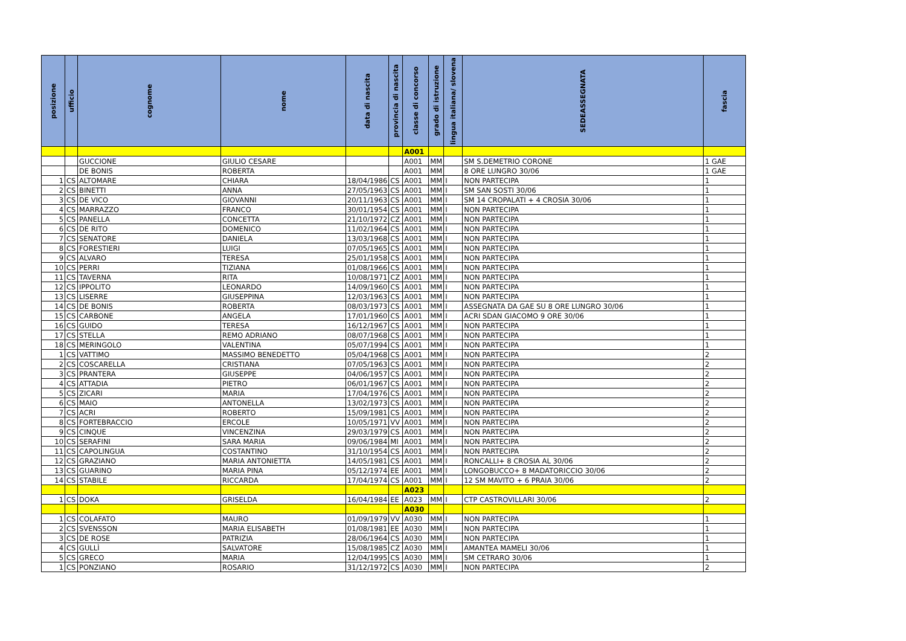| posizione | ufficio | cognome | nome | data di nascita | provincia di nascita | classe di concorso | grado di istruzione | lingua italiana/ slovena | SEDEASSEGNATA | fascia |
| --- | --- | --- | --- | --- | --- | --- | --- | --- | --- | --- |
| | | | | | | A001 | | | | |
| | | GUCCIONE | GIULIO CESARE | | | A001 | MM | | SM S.DEMETRIO CORONE | 1 GAE |
| | | DE BONIS | ROBERTA | | | A001 | MM | | 8 ORE LUNGRO 30/06 | 1 GAE |
| 1 | CS | ALTOMARE | CHIARA | 18/04/1986 | CS | A001 | MM | I | NON PARTECIPA | 1 |
| 2 | CS | BINETTI | ANNA | 27/05/1963 | CS | A001 | MM | I | SM SAN SOSTI 30/06 | 1 |
| 3 | CS | DE VICO | GIOVANNI | 20/11/1963 | CS | A001 | MM | I | SM 14 CROPALATI + 4 CROSIA 30/06 | 1 |
| 4 | CS | MARRAZZO | FRANCO | 30/01/1954 | CS | A001 | MM | I | NON PARTECIPA | 1 |
| 5 | CS | PANELLA | CONCETTA | 21/10/1972 | CZ | A001 | MM | I | NON PARTECIPA | 1 |
| 6 | CS | DE RITO | DOMENICO | 11/02/1964 | CS | A001 | MM | I | NON PARTECIPA | 1 |
| 7 | CS | SENATORE | DANIELA | 13/03/1968 | CS | A001 | MM | I | NON PARTECIPA | 1 |
| 8 | CS | FORESTIERI | LUIGI | 07/05/1965 | CS | A001 | MM | I | NON PARTECIPA | 1 |
| 9 | CS | ALVARO | TERESA | 25/01/1958 | CS | A001 | MM | I | NON PARTECIPA | 1 |
| 10 | CS | PERRI | TIZIANA | 01/08/1966 | CS | A001 | MM | I | NON PARTECIPA | 1 |
| 11 | CS | TAVERNA | RITA | 10/08/1971 | CZ | A001 | MM | I | NON PARTECIPA | 1 |
| 12 | CS | IPPOLITO | LEONARDO | 14/09/1960 | CS | A001 | MM | I | NON PARTECIPA | 1 |
| 13 | CS | LISERRE | GIUSEPPINA | 12/03/1963 | CS | A001 | MM | I | NON PARTECIPA | 1 |
| 14 | CS | DE BONIS | ROBERTA | 08/03/1973 | CS | A001 | MM | I | ASSEGNATA DA GAE SU 8 ORE LUNGRO 30/06 | 1 |
| 15 | CS | CARBONE | ANGELA | 17/01/1960 | CS | A001 | MM | I | ACRI SDAN GIACOMO 9 ORE 30/06 | 1 |
| 16 | CS | GUIDO | TERESA | 16/12/1967 | CS | A001 | MM | I | NON PARTECIPA | 1 |
| 17 | CS | STELLA | REMO ADRIANO | 08/07/1968 | CS | A001 | MM | I | NON PARTECIPA | 1 |
| 18 | CS | MERINGOLO | VALENTINA | 05/07/1994 | CS | A001 | MM | I | NON PARTECIPA | 1 |
| 1 | CS | VATTIMO | MASSIMO BENEDETTO | 05/04/1968 | CS | A001 | MM | I | NON PARTECIPA | 2 |
| 2 | CS | COSCARELLA | CRISTIANA | 07/05/1963 | CS | A001 | MM | I | NON PARTECIPA | 2 |
| 3 | CS | PRANTERA | GIUSEPPE | 04/06/1957 | CS | A001 | MM | I | NON PARTECIPA | 2 |
| 4 | CS | ATTADIA | PIETRO | 06/01/1967 | CS | A001 | MM | I | NON PARTECIPA | 2 |
| 5 | CS | ZICARI | MARIA | 17/04/1976 | CS | A001 | MM | I | NON PARTECIPA | 2 |
| 6 | CS | MAIO | ANTONELLA | 13/02/1973 | CS | A001 | MM | I | NON PARTECIPA | 2 |
| 7 | CS | ACRI | ROBERTO | 15/09/1981 | CS | A001 | MM | I | NON PARTECIPA | 2 |
| 8 | CS | FORTEBRACCIO | ERCOLE | 10/05/1971 | VV | A001 | MM | I | NON PARTECIPA | 2 |
| 9 | CS | CINQUE | VINCENZINA | 29/03/1979 | CS | A001 | MM | I | NON PARTECIPA | 2 |
| 10 | CS | SERAFINI | SARA MARIA | 09/06/1984 | MI | A001 | MM | I | NON PARTECIPA | 2 |
| 11 | CS | CAPOLINGUA | COSTANTINO | 31/10/1954 | CS | A001 | MM | I | NON PARTECIPA | 2 |
| 12 | CS | GRAZIANO | MARIA ANTONIETTA | 14/05/1981 | CS | A001 | MM | I | RONCALLI+ 8 CROSIA AL 30/06 | 2 |
| 13 | CS | GUARINO | MARIA PINA | 05/12/1974 | EE | A001 | MM | I | LONGOBUCCO+ 8 MADATORICCIO 30/06 | 2 |
| 14 | CS | STABILE | RICCARDA | 17/04/1974 | CS | A001 | MM | I | 12 SM MAVITO + 6 PRAIA 30/06 | 2 |
| | | | | | | A023 | | | | |
| 1 | CS | DOKA | GRISELDA | 16/04/1984 | EE | A023 | MM | I | CTP CASTROVILLARI 30/06 | 2 |
| | | | | | | A030 | | | | |
| 1 | CS | COLAFATO | MAURO | 01/09/1979 | VV | A030 | MM | I | NON PARTECIPA | 1 |
| 2 | CS | SVENSSON | MARIA ELISABETH | 01/08/1981 | EE | A030 | MM | I | NON PARTECIPA | 1 |
| 3 | CS | DE ROSE | PATRIZIA | 28/06/1964 | CS | A030 | MM | I | NON PARTECIPA | 1 |
| 4 | CS | GULLÌ | SALVATORE | 15/08/1985 | CZ | A030 | MM | I | AMANTEA MAMELI 30/06 | 1 |
| 5 | CS | GRECO | MARIA | 12/04/1995 | CS | A030 | MM | I | SM CETRARO 30/06 | 1 |
| 1 | CS | PONZIANO | ROSARIO | 31/12/1972 | CS | A030 | MM | I | NON PARTECIPA | 2 |